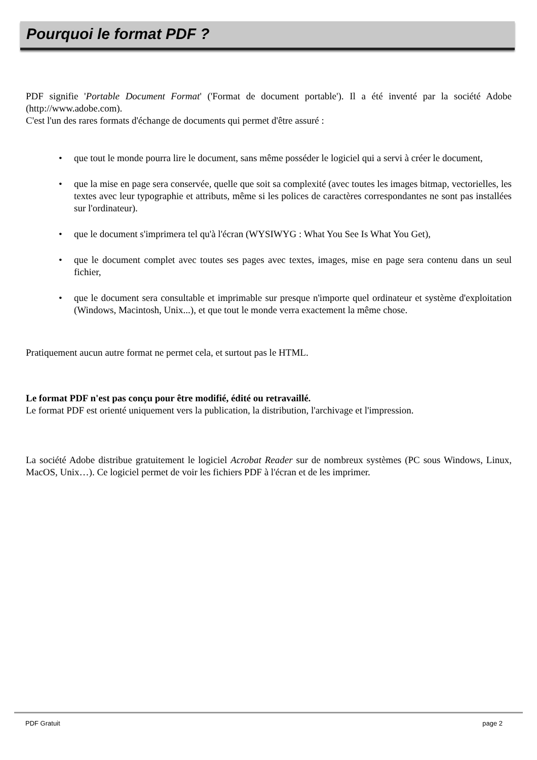Pourquoi le format PDF ?
PDF signifie 'Portable Document Format' ('Format de document portable'). Il a été inventé par la société Adobe (http://www.adobe.com).
C'est l'un des rares formats d'échange de documents qui permet d'être assuré :
• que tout le monde pourra lire le document, sans même posséder le logiciel qui a servi à créer le document,
• que la mise en page sera conservée, quelle que soit sa complexité (avec toutes les images bitmap, vectorielles, les textes avec leur typographie et attributs, même si les polices de caractères correspondantes ne sont pas installées sur l'ordinateur).
• que le document s'imprimera tel qu'à l'écran (WYSIWYG : What You See Is What You Get),
• que le document complet avec toutes ses pages avec textes, images, mise en page sera contenu dans un seul fichier,
• que le document sera consultable et imprimable sur presque n'importe quel ordinateur et système d'exploitation (Windows, Macintosh, Unix...), et que tout le monde verra exactement la même chose.
Pratiquement aucun autre format ne permet cela, et surtout pas le HTML.
Le format PDF n'est pas conçu pour être modifié, édité ou retravaillé.
Le format PDF est orienté uniquement vers la publication, la distribution, l'archivage et l'impression.
La société Adobe distribue gratuitement le logiciel Acrobat Reader sur de nombreux systèmes (PC sous Windows, Linux, MacOS, Unix…). Ce logiciel permet de voir les fichiers PDF à l'écran et de les imprimer.
PDF Gratuit page 2